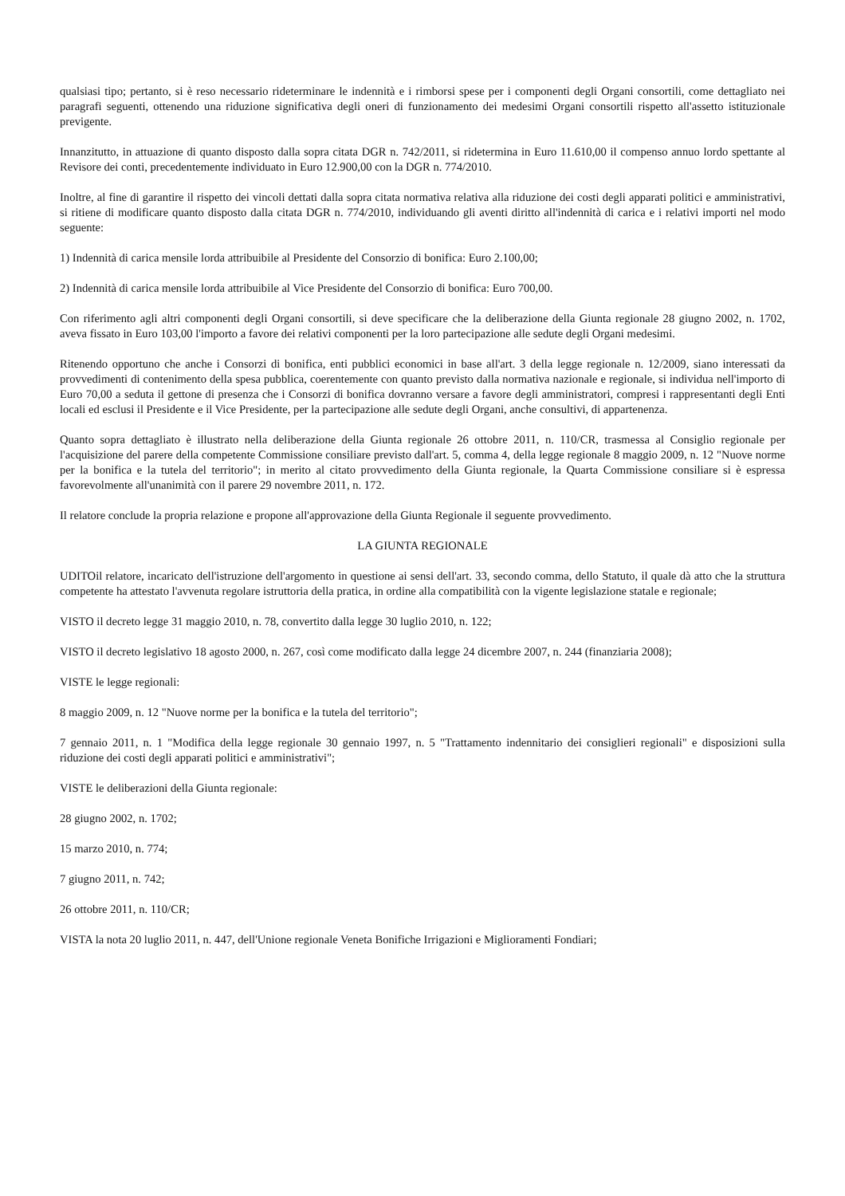qualsiasi tipo; pertanto, si è reso necessario rideterminare le indennità e i rimborsi spese per i componenti degli Organi consortili, come dettagliato nei paragrafi seguenti, ottenendo una riduzione significativa degli oneri di funzionamento dei medesimi Organi consortili rispetto all'assetto istituzionale previgente.
Innanzitutto, in attuazione di quanto disposto dalla sopra citata DGR n. 742/2011, si ridetermina in Euro 11.610,00 il compenso annuo lordo spettante al Revisore dei conti, precedentemente individuato in Euro 12.900,00 con la DGR n. 774/2010.
Inoltre, al fine di garantire il rispetto dei vincoli dettati dalla sopra citata normativa relativa alla riduzione dei costi degli apparati politici e amministrativi, si ritiene di modificare quanto disposto dalla citata DGR n. 774/2010, individuando gli aventi diritto all'indennità di carica e i relativi importi nel modo seguente:
1) Indennità di carica mensile lorda attribuibile al Presidente del Consorzio di bonifica: Euro 2.100,00;
2) Indennità di carica mensile lorda attribuibile al Vice Presidente del Consorzio di bonifica: Euro 700,00.
Con riferimento agli altri componenti degli Organi consortili, si deve specificare che la deliberazione della Giunta regionale 28 giugno 2002, n. 1702, aveva fissato in Euro 103,00 l'importo a favore dei relativi componenti per la loro partecipazione alle sedute degli Organi medesimi.
Ritenendo opportuno che anche i Consorzi di bonifica, enti pubblici economici in base all'art. 3 della legge regionale n. 12/2009, siano interessati da provvedimenti di contenimento della spesa pubblica, coerentemente con quanto previsto dalla normativa nazionale e regionale, si individua nell'importo di Euro 70,00 a seduta il gettone di presenza che i Consorzi di bonifica dovranno versare a favore degli amministratori, compresi i rappresentanti degli Enti locali ed esclusi il Presidente e il Vice Presidente, per la partecipazione alle sedute degli Organi, anche consultivi, di appartenenza.
Quanto sopra dettagliato è illustrato nella deliberazione della Giunta regionale 26 ottobre 2011, n. 110/CR, trasmessa al Consiglio regionale per l'acquisizione del parere della competente Commissione consiliare previsto dall'art. 5, comma 4, della legge regionale 8 maggio 2009, n. 12 "Nuove norme per la bonifica e la tutela del territorio"; in merito al citato provvedimento della Giunta regionale, la Quarta Commissione consiliare si è espressa favorevolmente all'unanimità con il parere 29 novembre 2011, n. 172.
Il relatore conclude la propria relazione e propone all'approvazione della Giunta Regionale il seguente provvedimento.
LA GIUNTA REGIONALE
UDITOil relatore, incaricato dell'istruzione dell'argomento in questione ai sensi dell'art. 33, secondo comma, dello Statuto, il quale dà atto che la struttura competente ha attestato l'avvenuta regolare istruttoria della pratica, in ordine alla compatibilità con la vigente legislazione statale e regionale;
VISTO il decreto legge 31 maggio 2010, n. 78, convertito dalla legge 30 luglio 2010, n. 122;
VISTO il decreto legislativo 18 agosto 2000, n. 267, così come modificato dalla legge 24 dicembre 2007, n. 244 (finanziaria 2008);
VISTE le legge regionali:
8 maggio 2009, n. 12 "Nuove norme per la bonifica e la tutela del territorio";
7 gennaio 2011, n. 1 "Modifica della legge regionale 30 gennaio 1997, n. 5 "Trattamento indennitario dei consiglieri regionali" e disposizioni sulla riduzione dei costi degli apparati politici e amministrativi";
VISTE le deliberazioni della Giunta regionale:
28 giugno 2002, n. 1702;
15 marzo 2010, n. 774;
7 giugno 2011, n. 742;
26 ottobre 2011, n. 110/CR;
VISTA la nota 20 luglio 2011, n. 447, dell'Unione regionale Veneta Bonifiche Irrigazioni e Miglioramenti Fondiari;